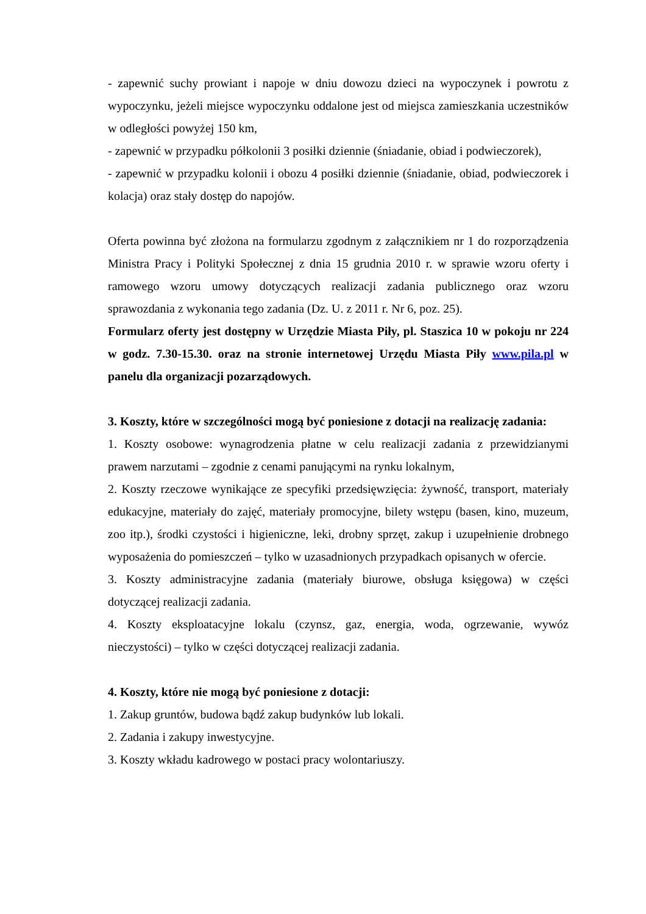- zapewnić suchy prowiant i napoje w dniu dowozu dzieci na wypoczynek i powrotu z wypoczynku, jeżeli miejsce wypoczynku oddalone jest od miejsca zamieszkania uczestników w odległości powyżej 150 km,
- zapewnić w przypadku półkolonii 3 posiłki dziennie (śniadanie, obiad i podwieczorek),
- zapewnić w przypadku kolonii i obozu 4 posiłki dziennie (śniadanie, obiad, podwieczorek i kolacja) oraz stały dostęp do napojów.
Oferta powinna być złożona na formularzu zgodnym z załącznikiem nr 1 do rozporządzenia Ministra Pracy i Polityki Społecznej z dnia 15 grudnia 2010 r. w sprawie wzoru oferty i ramowego wzoru umowy dotyczących realizacji zadania publicznego oraz wzoru sprawozdania z wykonania tego zadania (Dz. U. z 2011 r. Nr 6, poz. 25).
Formularz oferty jest dostępny w Urzędzie Miasta Piły, pl. Staszica 10 w pokoju nr 224 w godz. 7.30-15.30. oraz na stronie internetowej Urzędu Miasta Piły www.pila.pl w panelu dla organizacji pozarządowych.
3. Koszty, które w szczególności mogą być poniesione z dotacji na realizację zadania:
1. Koszty osobowe: wynagrodzenia płatne w celu realizacji zadania z przewidzianymi prawem narzutami – zgodnie z cenami panującymi na rynku lokalnym,
2. Koszty rzeczowe wynikające ze specyfiki przedsięwzięcia: żywność, transport, materiały edukacyjne, materiały do zajęć, materiały promocyjne, bilety wstępu (basen, kino, muzeum, zoo itp.), środki czystości i higieniczne, leki, drobny sprzęt, zakup i uzupełnienie drobnego wyposażenia do pomieszczeń – tylko w uzasadnionych przypadkach opisanych w ofercie.
3. Koszty administracyjne zadania (materiały biurowe, obsługa księgowa) w części dotyczącej realizacji zadania.
4. Koszty eksploatacyjne lokalu (czynsz, gaz, energia, woda, ogrzewanie, wywóz nieczystości) – tylko w części dotyczącej realizacji zadania.
4. Koszty, które nie mogą być poniesione z dotacji:
1. Zakup gruntów, budowa bądź zakup budynków lub lokali.
2. Zadania i zakupy inwestycyjne.
3. Koszty wkładu kadrowego w postaci pracy wolontariuszy.